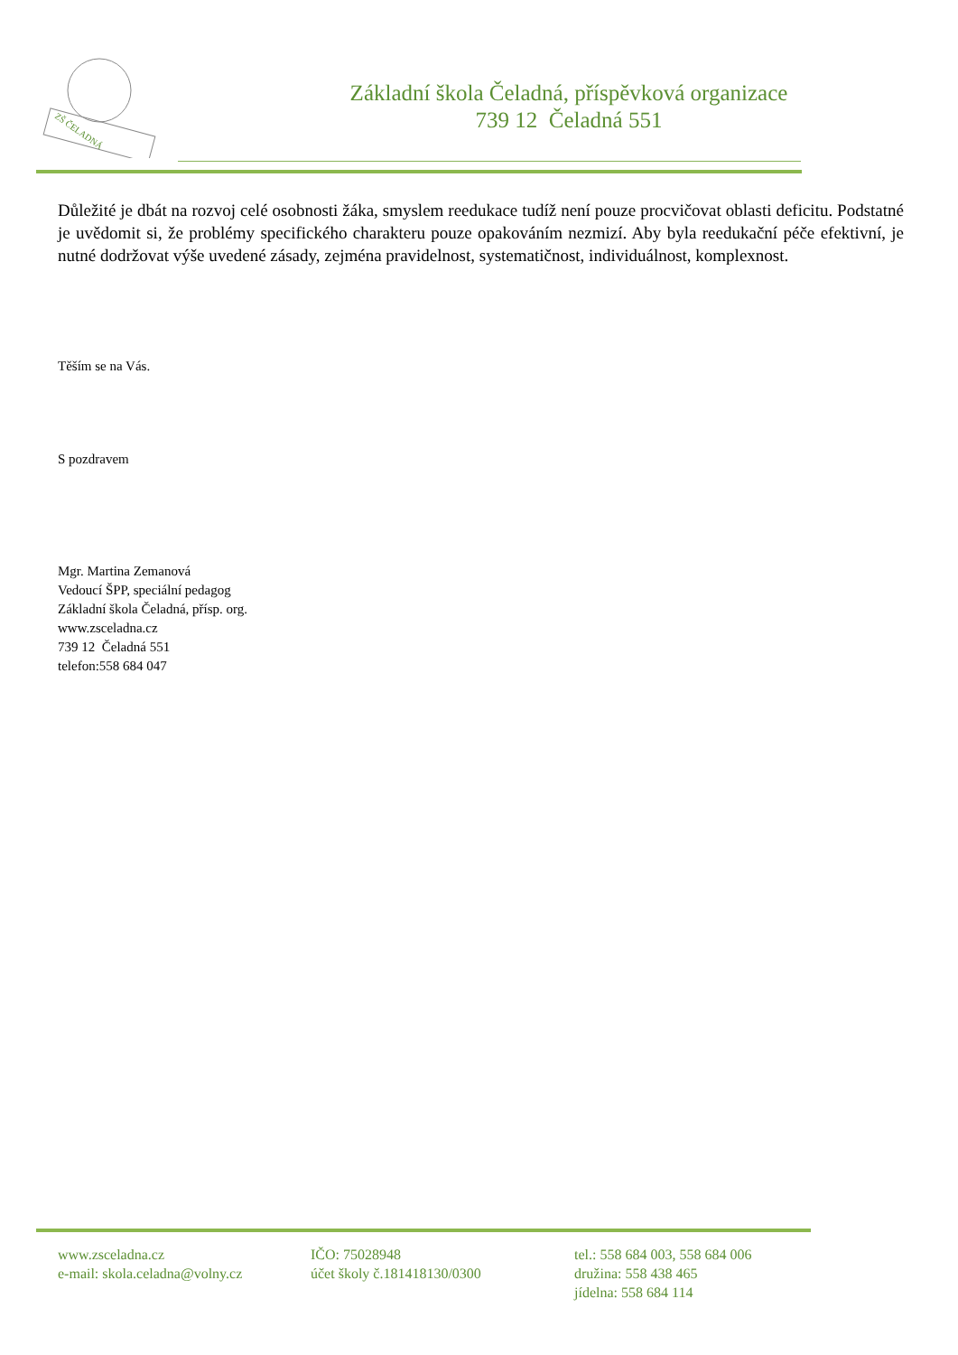ZŠ ČELADNÁ
Základní škola Čeladná, příspěvková organizace
739 12 Čeladná 551
Důležité je dbát na rozvoj celé osobnosti žáka, smyslem reedukace tudíž není pouze procvičovat oblasti deficitu. Podstatné je uvědomit si, že problémy specifického charakteru pouze opakováním nezmizí. Aby byla reedukační péče efektivní, je nutné dodržovat výše uvedené zásady, zejména pravidelnost, systematičnost, individuálnost, komplexnost.
Těším se na Vás.
S pozdravem
Mgr. Martina Zemanová
Vedoucí ŠPP, speciální pedagog
Základní škola Čeladná, přísp. org.
www.zsceladna.cz
739 12 Čeladná 551
telefon:558 684 047
www.zsceladna.cz
e-mail: skola.celadna@volny.cz
IČO: 75028948
účet školy č.181418130/0300
tel.: 558 684 003, 558 684 006
družina: 558 438 465
jídelna: 558 684 114